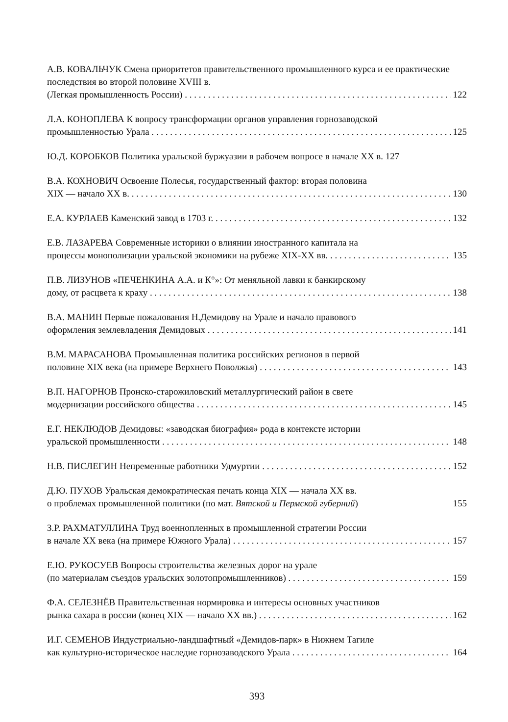А.В. КОВАЛЬЧУК Смена приоритетов правительственного промышленного курса и ее практические последствия во второй половине XVIII в.
(Легкая промышленность России) 122
Л.А. КОНОПЛЕВА К вопросу трансформации органов управления горнозаводской
промышленностью Урала 125
Ю.Д. КОРОБКОВ Политика уральской буржуазии в рабочем вопросе в начале XX в. 127
В.А. КОХНОВИЧ Освоение Полесья, государственный фактор: вторая половина
XIX — начало XX в. 130
Е.А. КУРЛАЕВ Каменский завод в 1703 г. 132
Е.В. ЛАЗАРЕВА Современные историки о влиянии иностранного капитала на
процессы монополизации уральской экономики на рубеже XIX-XX вв. 135
П.В. ЛИЗУНОВ «ПЕЧЕНКИНА А.А. и К°»: От меняльной лавки к банкирскому
дому, от расцвета к краху 138
В.А. МАНИН Первые пожалования Н.Демидову на Урале и начало правового
оформления землевладения Демидовых 141
В.М. МАРАСАНОВА Промышленная политика российских регионов в первой
половине XIX века (на примере Верхнего Поволжья) 143
В.П. НАГОРНОВ Пронско-старожиловский металлургический район в свете
модернизации российского общества 145
Е.Г. НЕКЛЮДОВ Демидовы: «заводская биография» рода в контексте истории
уральской промышленности 148
Н.В. ПИСЛЕГИН Непременные работники Удмуртии 152
Д.Ю. ПУХОВ Уральская демократическая печать конца XIX — начала XX вв.
о проблемах промышленной политики (по мат. Вятской и Пермской губерний) 155
З.Р. РАХМАТУЛЛИНА Труд военнопленных в промышленной стратегии России
в начале XX века (на примере Южного Урала) 157
Е.Ю. РУКОСУЕВ Вопросы строительства железных дорог на урале
(по материалам съездов уральских золотопромышленников) 159
Ф.А. СЕЛЕЗНЁВ Правительственная нормировка и интересы основных участников
рынка сахара в россии (конец XIX — начало XX вв.) 162
И.Г. СЕМЕНОВ Индустриально-ландшафтный «Демидов-парк» в Нижнем Тагиле
как культурно-историческое наследие горнозаводского Урала 164
393